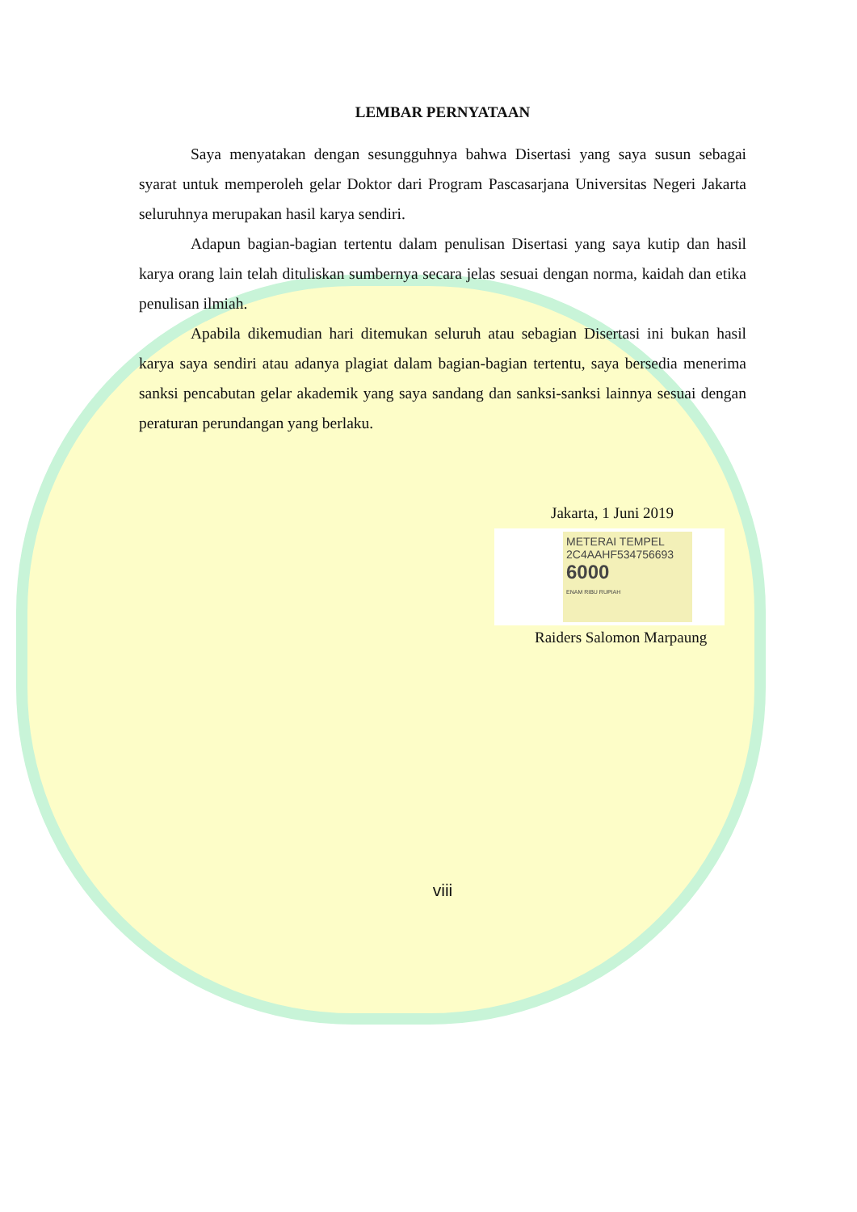LEMBAR PERNYATAAN
Saya menyatakan dengan sesungguhnya bahwa Disertasi yang saya susun sebagai syarat untuk memperoleh gelar Doktor dari Program Pascasarjana Universitas Negeri Jakarta seluruhnya merupakan hasil karya sendiri.
Adapun bagian-bagian tertentu dalam penulisan Disertasi yang saya kutip dan hasil karya orang lain telah dituliskan sumbernya secara jelas sesuai dengan norma, kaidah dan etika penulisan ilmiah.
Apabila dikemudian hari ditemukan seluruh atau sebagian Disertasi ini bukan hasil karya saya sendiri atau adanya plagiat dalam bagian-bagian tertentu, saya bersedia menerima sanksi pencabutan gelar akademik yang saya sandang dan sanksi-sanksi lainnya sesuai dengan peraturan perundangan yang berlaku.
Jakarta, 1 Juni 2019
METERAI TEMPEL
2C4AAHF534756693
6000
ENAM RIBU RUPIAH
Raiders Salomon Marpaung
viii